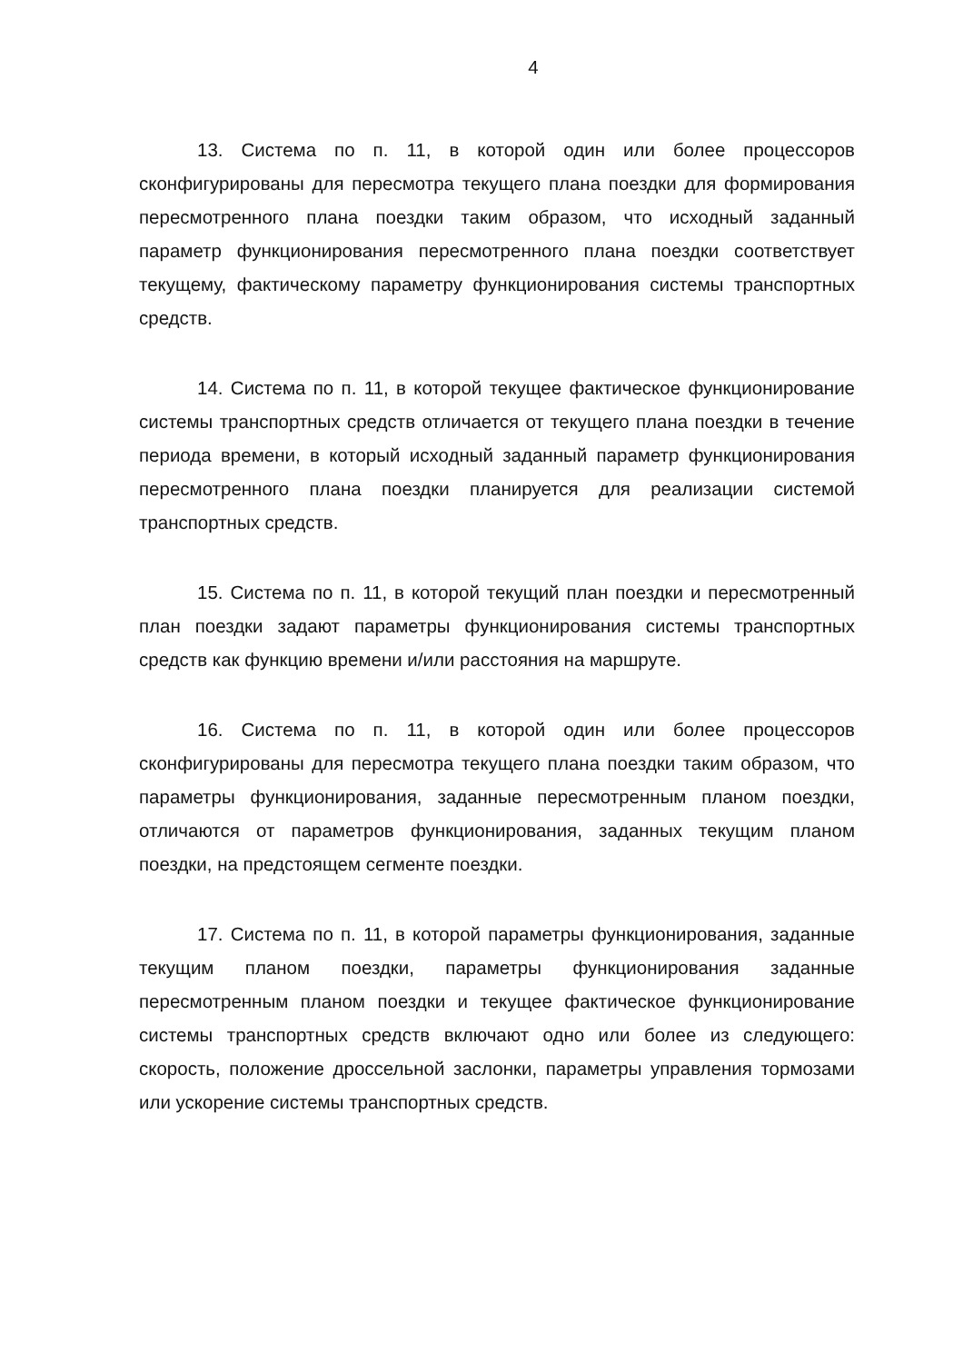4
13. Система по п. 11, в которой один или более процессоров сконфигурированы для пересмотра текущего плана поездки для формирования пересмотренного плана поездки таким образом, что исходный заданный параметр функционирования пересмотренного плана поездки соответствует текущему, фактическому параметру функционирования системы транспортных средств.
14. Система по п. 11, в которой текущее фактическое функционирование системы транспортных средств отличается от текущего плана поездки в течение периода времени, в который исходный заданный параметр функционирования пересмотренного плана поездки планируется для реализации системой транспортных средств.
15. Система по п. 11, в которой текущий план поездки и пересмотренный план поездки задают параметры функционирования системы транспортных средств как функцию времени и/или расстояния на маршруте.
16. Система по п. 11, в которой один или более процессоров сконфигурированы для пересмотра текущего плана поездки таким образом, что параметры функционирования, заданные пересмотренным планом поездки, отличаются от параметров функционирования, заданных текущим планом поездки, на предстоящем сегменте поездки.
17. Система по п. 11, в которой параметры функционирования, заданные текущим планом поездки, параметры функционирования заданные пересмотренным планом поездки и текущее фактическое функционирование системы транспортных средств включают одно или более из следующего: скорость, положение дроссельной заслонки, параметры управления тормозами или ускорение системы транспортных средств.